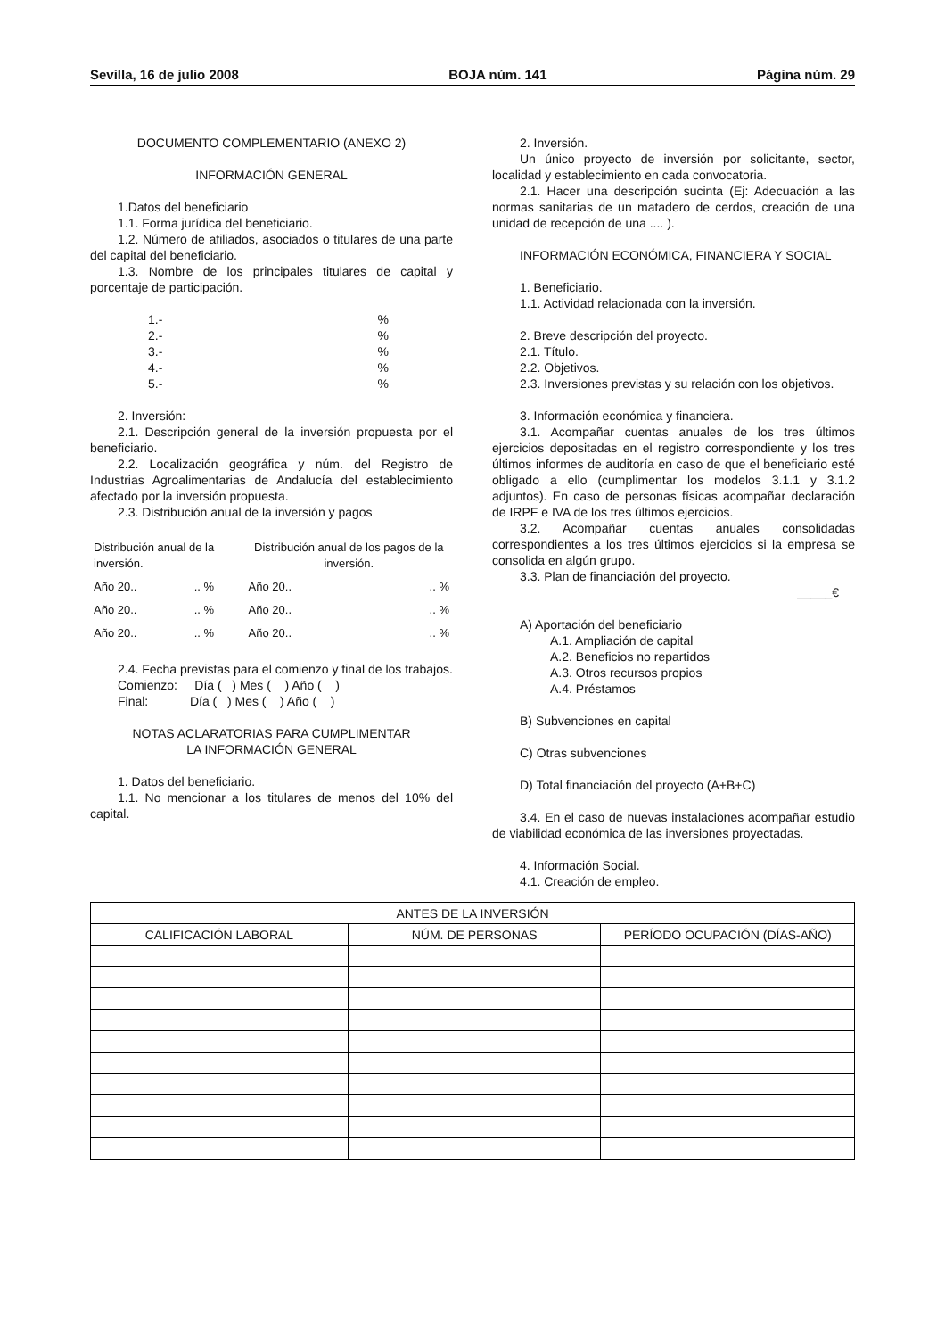Sevilla, 16 de julio 2008 BOJA núm. 141 Página núm. 29
DOCUMENTO COMPLEMENTARIO (ANEXO 2)
INFORMACIÓN GENERAL
1.Datos del beneficiario
1.1. Forma jurídica del beneficiario.
1.2. Número de afiliados, asociados o titulares de una parte del capital del beneficiario.
1.3. Nombre de los principales titulares de capital y porcentaje de participación.
1.-%
2.-%
3.-%
4.-%
5.-%
2. Inversión:
2.1. Descripción general de la inversión propuesta por el beneficiario.
2.2. Localización geográfica y núm. del Registro de Industrias Agroalimentarias de Andalucía del establecimiento afectado por la inversión propuesta.
2.3. Distribución anual de la inversión y pagos
| Distribución anual de la inversión. | | Distribución anual de los pagos de la inversión. | |
| Año 20.. | .. % | Año 20.. | .. % |
| Año 20.. | .. % | Año 20.. | .. % |
| Año 20.. | .. % | Año 20.. | .. % |
2.4. Fecha previstas para el comienzo y final de los trabajos.
Comienzo: Día ( ) Mes ( ) Año ( )
Final: Día ( ) Mes ( ) Año ( )
NOTAS ACLARATORIAS PARA CUMPLIMENTAR
LA INFORMACIÓN GENERAL
1. Datos del beneficiario.
1.1. No mencionar a los titulares de menos del 10% del capital.
2. Inversión.
Un único proyecto de inversión por solicitante, sector, localidad y establecimiento en cada convocatoria.
2.1. Hacer una descripción sucinta (Ej: Adecuación a las normas sanitarias de un matadero de cerdos, creación de una unidad de recepción de una .... ).
INFORMACIÓN ECONÓMICA, FINANCIERA Y SOCIAL
1. Beneficiario.
1.1. Actividad relacionada con la inversión.
2. Breve descripción del proyecto.
2.1. Título.
2.2. Objetivos.
2.3. Inversiones previstas y su relación con los objetivos.
3. Información económica y financiera.
3.1. Acompañar cuentas anuales de los tres últimos ejercicios depositadas en el registro correspondiente y los tres últimos informes de auditoría en caso de que el beneficiario esté obligado a ello (cumplimentar los modelos 3.1.1 y 3.1.2 adjuntos). En caso de personas físicas acompañar declaración de IRPF e IVA de los tres últimos ejercicios.
3.2. Acompañar cuentas anuales consolidadas correspondientes a los tres últimos ejercicios si la empresa se consolida en algún grupo.
3.3. Plan de financiación del proyecto.
_____€
A) Aportación del beneficiario
A.1. Ampliación de capital
A.2. Beneficios no repartidos
A.3. Otros recursos propios
A.4. Préstamos
B) Subvenciones en capital
C) Otras subvenciones
D) Total financiación del proyecto (A+B+C)
3.4. En el caso de nuevas instalaciones acompañar estudio de viabilidad económica de las inversiones proyectadas.
4. Información Social.
4.1. Creación de empleo.
| ANTES DE LA INVERSIÓN | | |
| --- | --- | --- |
| CALIFICACIÓN LABORAL | NÚM. DE PERSONAS | PERÍODO OCUPACIÓN (DÍAS-AÑO) |